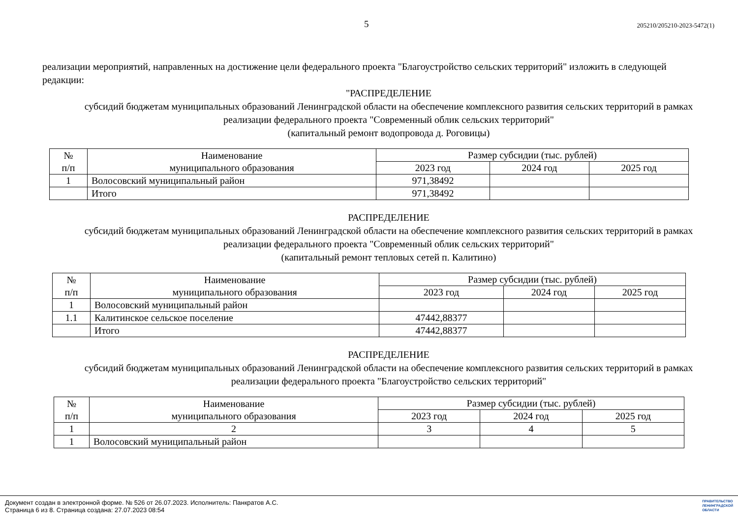5 205210/205210-2023-5472(1)
реализации мероприятий, направленных на достижение цели федерального проекта "Благоустройство сельских территорий" изложить в следующей редакции:
"РАСПРЕДЕЛЕНИЕ
субсидий бюджетам муниципальных образований Ленинградской области на обеспечение комплексного развития сельских территорий в рамках реализации федерального проекта "Современный облик сельских территорий"
(капитальный ремонт водопровода д. Роговицы)
| № п/п | Наименование муниципального образования | Размер субсидии (тыс. рублей) | | |
| --- | --- | --- | --- | --- |
| | | 2023 год | 2024 год | 2025 год |
| 1 | Волосовский муниципальный район | 971,38492 | | |
| | Итого | 971,38492 | | |
РАСПРЕДЕЛЕНИЕ
субсидий бюджетам муниципальных образований Ленинградской области на обеспечение комплексного развития сельских территорий в рамках реализации федерального проекта "Современный облик сельских территорий"
(капитальный ремонт тепловых сетей п. Калитино)
| № п/п | Наименование муниципального образования | Размер субсидии (тыс. рублей) | | |
| --- | --- | --- | --- | --- |
| | | 2023 год | 2024 год | 2025 год |
| 1 | Волосовский муниципальный район | | | |
| 1.1 | Калитинское сельское поселение | 47442,88377 | | |
| | Итого | 47442,88377 | | |
РАСПРЕДЕЛЕНИЕ
субсидий бюджетам муниципальных образований Ленинградской области на обеспечение комплексного развития сельских территорий в рамках реализации федерального проекта "Благоустройство сельских территорий"
| № п/п | Наименование муниципального образования | Размер субсидии (тыс. рублей) | | |
| --- | --- | --- | --- | --- |
| | | 2023 год | 2024 год | 2025 год |
| 1 | 2 | 3 | 4 | 5 |
| 1 | Волосовский муниципальный район | | | |
Документ создан в электронной форме. № 526 от 26.07.2023. Исполнитель: Панкратов А.С.
Страница 6 из 8. Страница создана: 27.07.2023 08:54
ПРАВИТЕЛЬСТВО
ЛЕНИНГРАДСКОЙ
ОБЛАСТИ